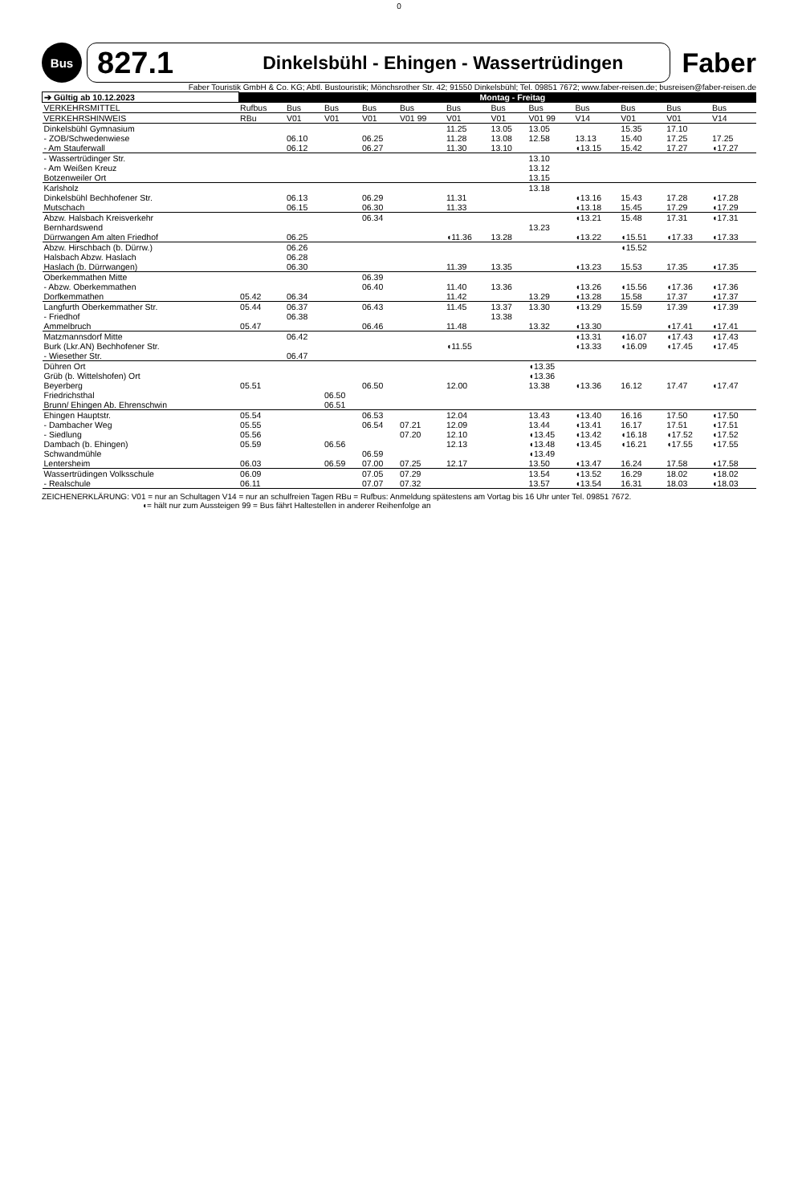0
Bus
827.1 Dinkelsbühl - Ehingen - Wassertrüdingen
Faber
Faber Touristik GmbH & Co. KG; Abtl. Bustouristik; Mönchsrother Str. 42; 91550 Dinkelsbühl; Tel. 09851 7672; www.faber-reisen.de; busreisen@faber-reisen.de
| ➔ Gültig ab 10.12.2023 | Montag - Freitag | | | | | | | | | | | |
| --- | --- | --- | --- | --- | --- | --- | --- | --- | --- | --- | --- | --- |
| VERKEHRSMITTEL | Rufbus | Bus | Bus | Bus | Bus | Bus | Bus | Bus | Bus | Bus | Bus | Bus |
| VERKEHRSHINWEIS | RBu | V01 | V01 | V01 | V01 99 | V01 | V01 | V01 99 | V14 | V01 | V01 | V14 |
| Dinkelsbühl Gymnasium - ZOB/Schwedenwiese - Am Stauferwall | | 06.10 06.12 | | 06.25 06.27 | | 11.25 11.28 11.30 | 13.05 13.08 13.10 | 13.05 12.58 | 13.13 ◖13.15 | 15.35 15.40 15.42 | 17.10 17.25 17.27 | 17.25 ◖17.27 |
| - Wassertrüdinger Str. - Am Weißen Kreuz Botzenweiler Ort | | | | | | | | 13.10 13.12 13.15 | | | | |
| Karlsholz Dinkelsbühl Bechhofener Str. Mutschach | | 06.13 06.15 | | 06.29 06.30 | | 11.31 11.33 | | 13.18 | ◖13.16 ◖13.18 | 15.43 15.45 | 17.28 17.29 | ◖17.28 ◖17.29 |
| Abzw. Halsbach Kreisverkehr Bernhardswend Dürrwangen Am alten Friedhof | | 06.25 | | 06.34 | | ◖11.36 | 13.28 | 13.23 | ◖13.21 ◖13.22 | 15.48 ◖15.51 | 17.31 ◖17.33 | ◖17.31 ◖17.33 |
| Abzw. Hirschbach (b. Dürrw.) Halsbach Abzw. Haslach Haslach (b. Dürrwangen) | | 06.26 06.28 06.30 | | | | 11.39 | 13.35 | | ◖13.23 | ◖15.52 15.53 | 17.35 | ◖17.35 |
| Oberkemmathen Mitte - Abzw. Oberkemmathen Dorfkemmathen | 05.42 | 06.34 | | 06.39 06.40 | | 11.40 11.42 | 13.36 | 13.29 | ◖13.26 ◖13.28 | ◖15.56 15.58 | ◖17.36 17.37 | ◖17.36 ◖17.37 |
| Langfurth Oberkemmather Str. - Friedhof Ammelbruch | 05.44 05.47 | 06.37 06.38 | | 06.43 06.46 | | 11.45 11.48 | 13.37 13.38 | 13.30 13.32 | ◖13.29 ◖13.30 | 15.59 | 17.39 ◖17.41 | ◖17.39 ◖17.41 |
| Matzmannsdorf Mitte Burk (Lkr.AN) Bechhofener Str. - Wiesether Str. | | 06.42 06.47 | | | | ◖11.55 | | | ◖13.31 ◖13.33 | ◖16.07 ◖16.09 | ◖17.43 ◖17.45 | ◖17.43 ◖17.45 |
| Dühren Ort Grüb (b. Wittelshofen) Ort Beyerberg Friedrichsthal Brunn/ Ehingen Ab. Ehrenschwin | 05.51 | | 06.50 06.51 | 06.50 | | 12.00 | | ◖13.35 ◖13.36 13.38 | ◖13.36 | 16.12 | 17.47 | ◖17.47 |
| Ehingen Hauptstr. - Dambacher Weg - Siedlung Dambach (b. Ehingen) Schwandmühle Lentersheim | 05.54 05.55 05.56 05.59 06.03 | | 06.56 06.59 | 06.53 06.54 06.59 07.00 | 07.21 07.20 07.25 | 12.04 12.09 12.10 12.13 12.17 | | 13.43 13.44 ◖13.45 ◖13.48 ◖13.49 13.50 | ◖13.40 ◖13.41 ◖13.42 ◖13.45 ◖13.47 | 16.16 16.17 ◖16.18 ◖16.21 16.24 | 17.50 17.51 ◖17.52 ◖17.55 17.58 | ◖17.50 ◖17.51 ◖17.52 ◖17.55 ◖17.58 |
| Wassertrüdingen Volksschule - Realschule | 06.09 06.11 | | | 07.05 07.07 | 07.29 07.32 | | | 13.54 13.57 | ◖13.52 ◖13.54 | 16.29 16.31 | 18.02 18.03 | ◖18.02 ◖18.03 |
ZEICHENERKLÄRUNG: V01 = nur an Schultagen V14 = nur an schulfreien Tagen RBu = Rufbus: Anmeldung spätestens am Vortag bis 16 Uhr unter Tel. 09851 7672.
◖= hält nur zum Aussteigen 99 = Bus fährt Haltestellen in anderer Reihenfolge an